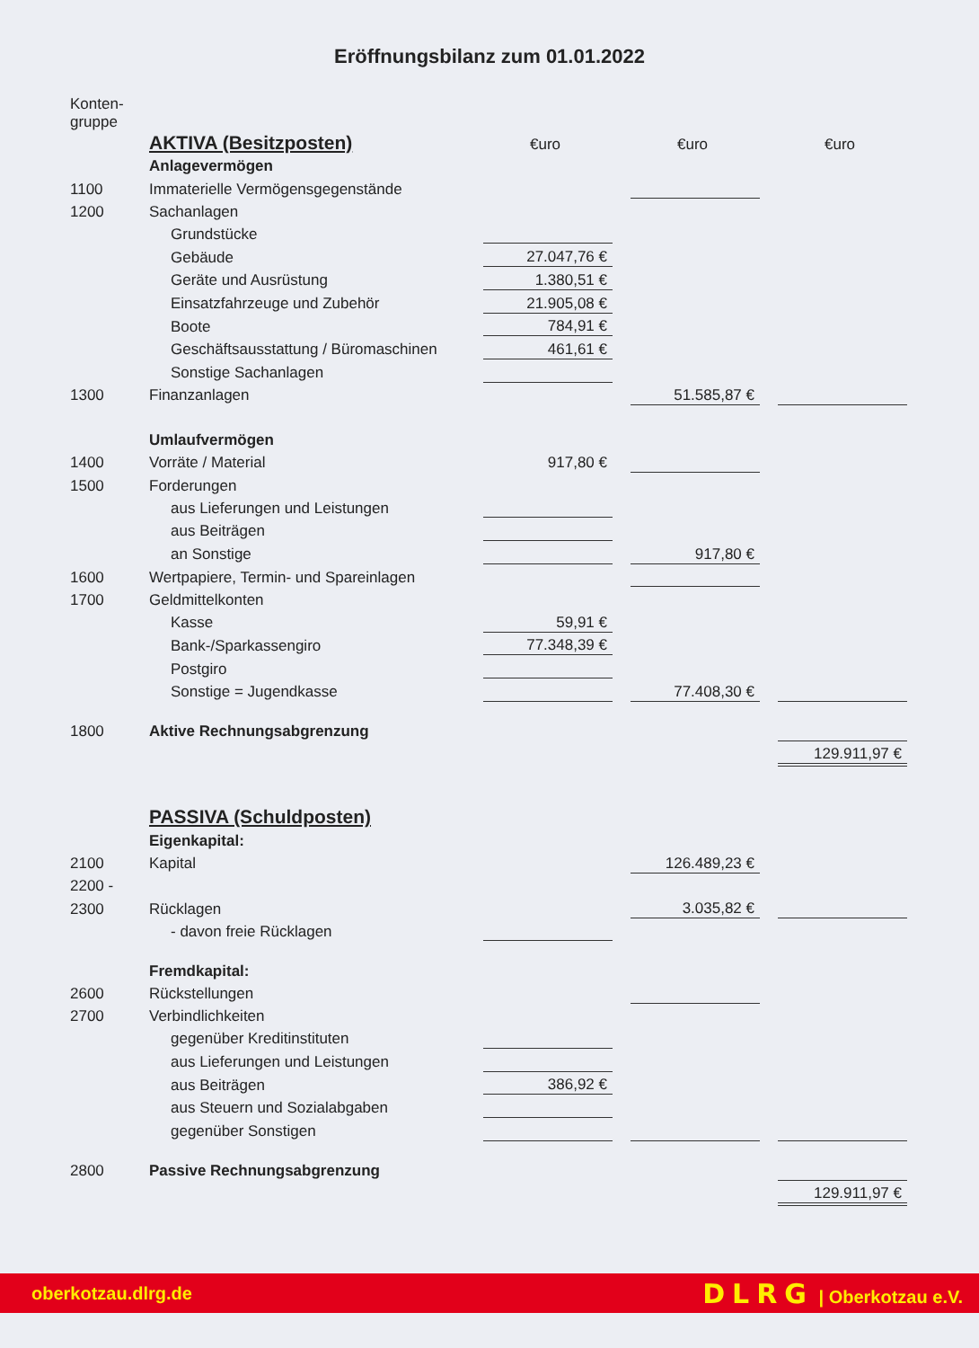Eröffnungsbilanz zum 01.01.2022
| Konten- gruppe | | | | | | |
| | AKTIVA (Besitzposten) | €uro | | €uro | | €uro |
| | Anlagevermögen | | | | | |
| 1100 | Immaterielle Vermögensgegenstände | | | | | |
| 1200 | Sachanlagen | | | | | |
| | Grundstücke | | | | | |
| | Gebäude | 27.047,76 € | | | | |
| | Geräte und Ausrüstung | 1.380,51 € | | | | |
| | Einsatzfahrzeuge und Zubehör | 21.905,08 € | | | | |
| | Boote | 784,91 € | | | | |
| | Geschäftsausstattung / Büromaschinen | 461,61 € | | | | |
| | Sonstige Sachanlagen | | | | | |
| 1300 | Finanzanlagen | | | 51.585,87 € | | |
| | Umlaufvermögen | | | | | |
| 1400 | Vorräte / Material | 917,80 € | | | | |
| 1500 | Forderungen | | | | | |
| | aus Lieferungen und Leistungen | | | | | |
| | aus Beiträgen | | | | | |
| | an Sonstige | | | 917,80 € | | |
| 1600 | Wertpapiere, Termin- und Spareinlagen | | | | | |
| 1700 | Geldmittelkonten | | | | | |
| | Kasse | 59,91 € | | | | |
| | Bank-/Sparkassengiro | 77.348,39 € | | | | |
| | Postgiro | | | | | |
| | Sonstige = Jugendkasse | | | 77.408,30 € | | |
| 1800 | Aktive Rechnungsabgrenzung | | | | | |
| | | | | | | 129.911,97 € |
| | PASSIVA (Schuldposten) | | | | | |
| | Eigenkapital: | | | | | |
| 2100 | Kapital | | | 126.489,23 € | | |
| 2200 - | | | | | | |
| 2300 | Rücklagen | | | 3.035,82 € | | |
| | - davon freie Rücklagen | | | | | |
| | Fremdkapital: | | | | | |
| 2600 | Rückstellungen | | | | | |
| 2700 | Verbindlichkeiten | | | | | |
| | gegenüber Kreditinstituten | | | | | |
| | aus Lieferungen und Leistungen | | | | | |
| | aus Beiträgen | 386,92 € | | | | |
| | aus Steuern und Sozialabgaben | | | | | |
| | gegenüber Sonstigen | | | | | |
| 2800 | Passive Rechnungsabgrenzung | | | | | |
| | | | | | | 129.911,97 € |
oberkotzau.dlrg.de DLRG | Oberkotzau e.V.